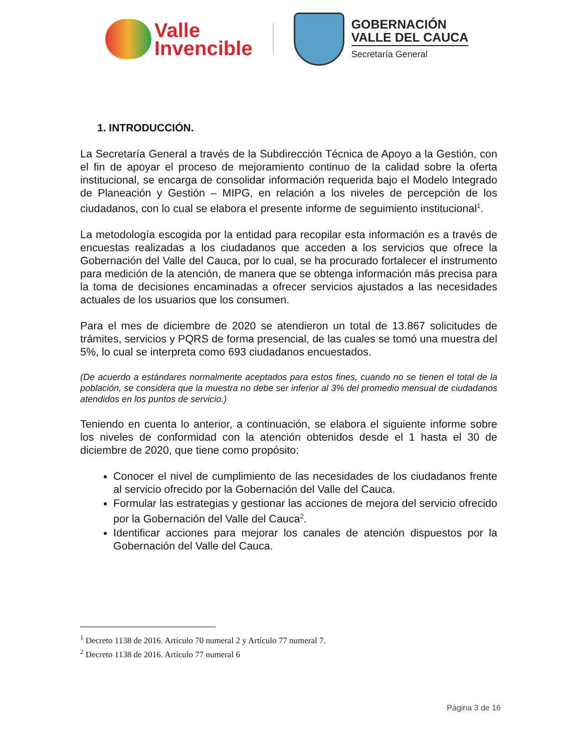Valle
Invencible
GOBERNACIÓN
VALLE DEL CAUCA
Secretaría General
1. INTRODUCCIÓN.
La Secretaría General a través de la Subdirección Técnica de Apoyo a la Gestión, con el fin de apoyar el proceso de mejoramiento continuo de la calidad sobre la oferta institucional, se encarga de consolidar información requerida bajo el Modelo Integrado de Planeación y Gestión – MIPG, en relación a los niveles de percepción de los ciudadanos, con lo cual se elabora el presente informe de seguimiento institucional<sup>1</sup>.
La metodología escogida por la entidad para recopilar esta información es a través de encuestas realizadas a los ciudadanos que acceden a los servicios que ofrece la Gobernación del Valle del Cauca, por lo cual, se ha procurado fortalecer el instrumento para medición de la atención, de manera que se obtenga información más precisa para la toma de decisiones encaminadas a ofrecer servicios ajustados a las necesidades actuales de los usuarios que los consumen.
Para el mes de diciembre de 2020 se atendieron un total de 13.867 solicitudes de trámites, servicios y PQRS de forma presencial, de las cuales se tomó una muestra del 5%, lo cual se interpreta como 693 ciudadanos encuestados.
(De acuerdo a estándares normalmente aceptados para estos fines, cuando no se tienen el total de la población, se considera que la muestra no debe ser inferior al 3% del promedio mensual de ciudadanos atendidos en los puntos de servicio.)
Teniendo en cuenta lo anterior, a continuación, se elabora el siguiente informe sobre los niveles de conformidad con la atención obtenidos desde el 1 hasta el 30 de diciembre de 2020, que tiene como propósito:
Conocer el nivel de cumplimiento de las necesidades de los ciudadanos frente al servicio ofrecido por la Gobernación del Valle del Cauca.
Formular las estrategias y gestionar las acciones de mejora del servicio ofrecido por la Gobernación del Valle del Cauca<sup>2</sup>.
Identificar acciones para mejorar los canales de atención dispuestos por la Gobernación del Valle del Cauca.
<sup>1</sup> Decreto 1138 de 2016. Artículo 70 numeral 2 y Artículo 77 numeral 7.
<sup>2</sup> Decreto 1138 de 2016. Artículo 77 numeral 6
Página 3 de 16